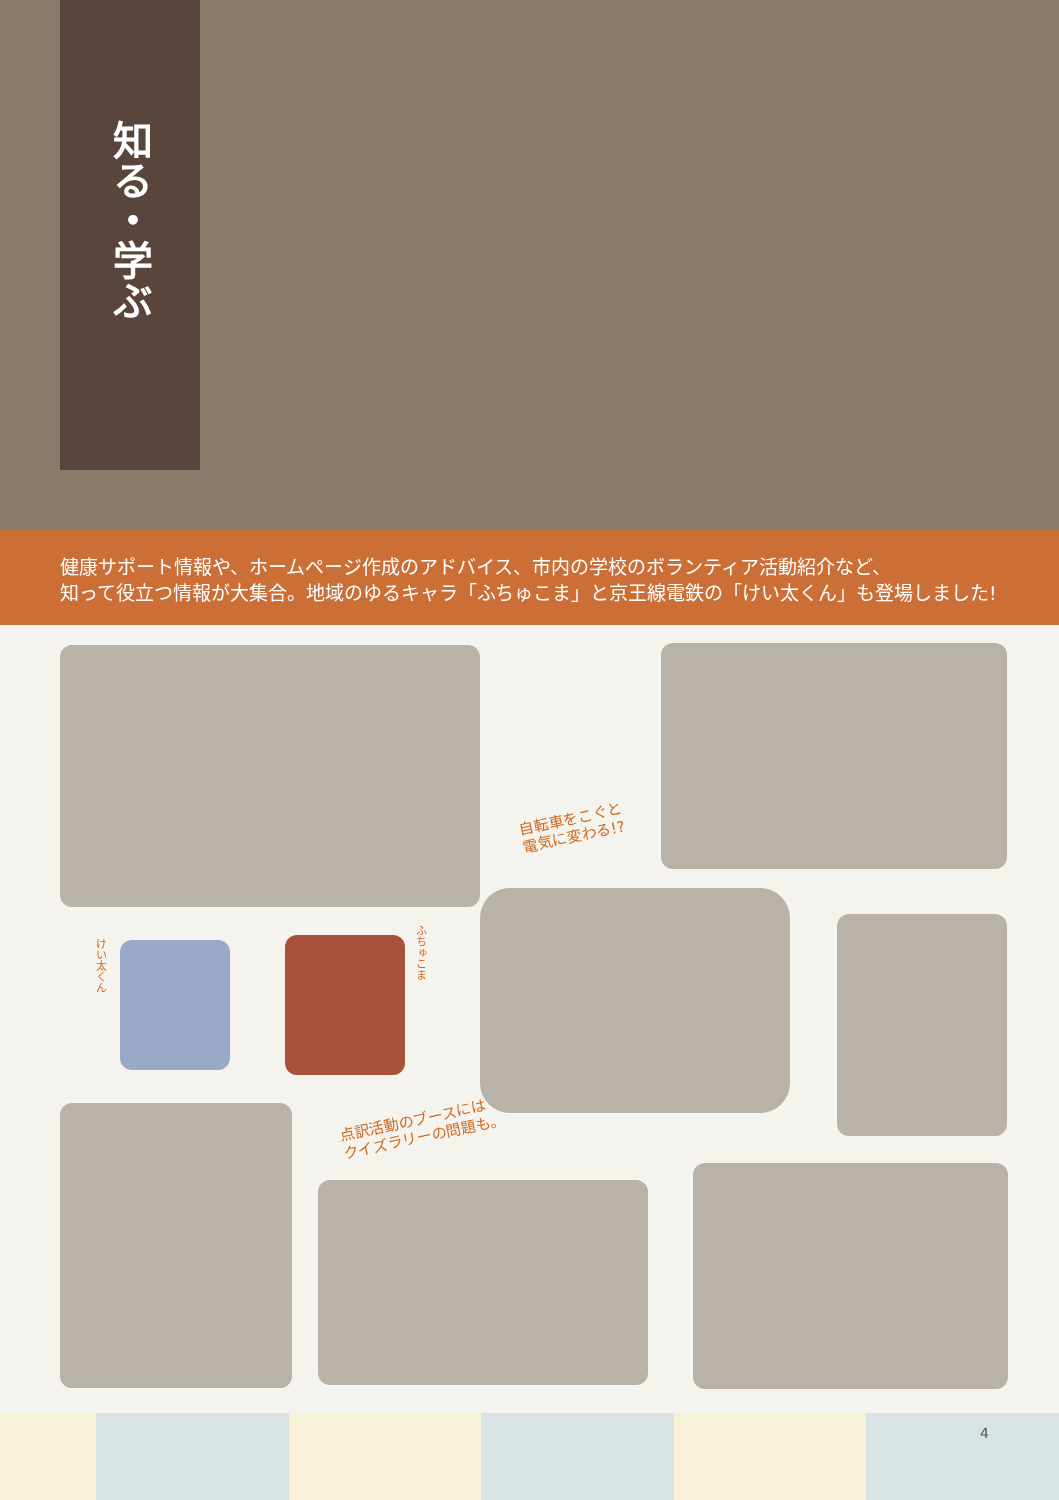知る・学ぶ
健康サポート情報や、ホームページ作成のアドバイス、市内の学校のボランティア活動紹介など、
知って役立つ情報が大集合。地域のゆるキャラ「ふちゅこま」と京王線電鉄の「けい太くん」も登場しました!
自転車をこぐと
電気に変わる!?
けい太くん
ふちゅこま
点訳活動のブースには
クイズラリーの問題も。
4